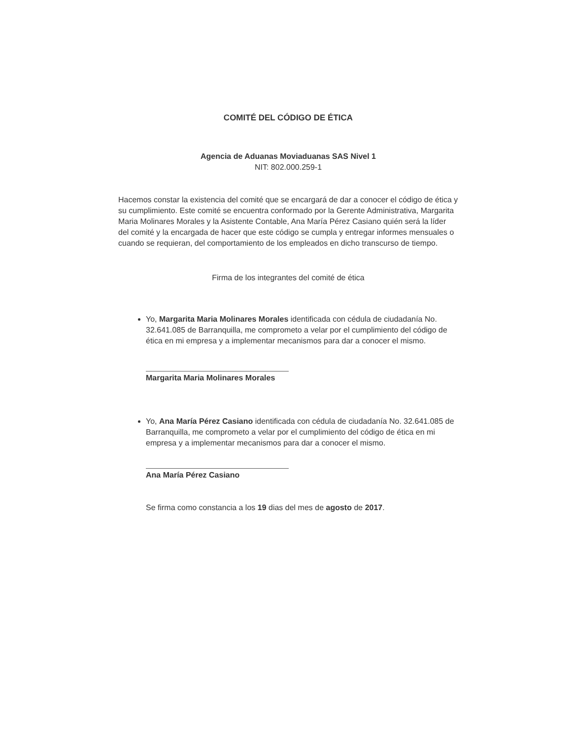COMITÉ DEL CÓDIGO DE ÉTICA
Agencia de Aduanas Moviaduanas SAS Nivel 1
NIT: 802.000.259-1
Hacemos constar la existencia del comité que se encargará de dar a conocer el código de ética y su cumplimiento. Este comité se encuentra conformado por la Gerente Administrativa, Margarita Maria Molinares Morales y la Asistente Contable, Ana María Pérez Casiano quién será la líder del comité y la encargada de hacer que este código se cumpla y entregar informes mensuales o cuando se requieran, del comportamiento de los empleados en dicho transcurso de tiempo.
Firma de los integrantes del comité de ética
Yo, Margarita Maria Molinares Morales identificada con cédula de ciudadanía No. 32.641.085 de Barranquilla, me comprometo a velar por el cumplimiento del código de ética en mi empresa y a implementar mecanismos para dar a conocer el mismo.
Margarita Maria Molinares Morales
Yo, Ana María Pérez Casiano identificada con cédula de ciudadanía No. 32.641.085 de Barranquilla, me comprometo a velar por el cumplimiento del código de ética en mi empresa y a implementar mecanismos para dar a conocer el mismo.
Ana María Pérez Casiano
Se firma como constancia a los 19 dias del mes de agosto de 2017.